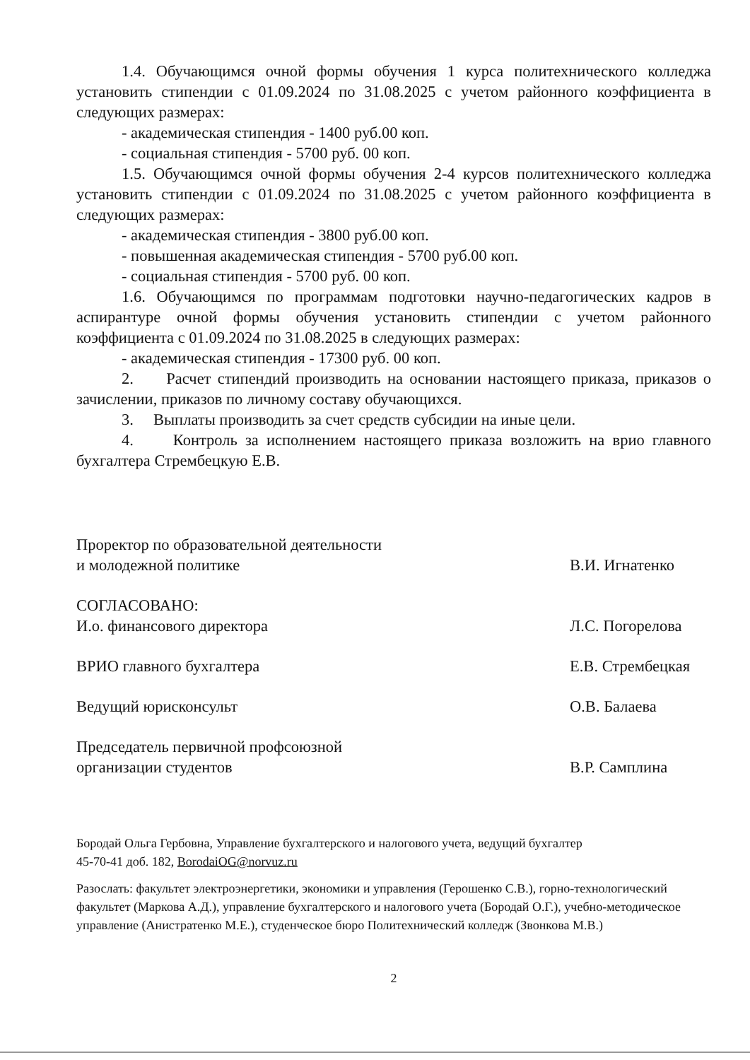1.4. Обучающимся очной формы обучения 1 курса политехнического колледжа установить стипендии с 01.09.2024 по 31.08.2025 с учетом районного коэффициента в следующих размерах:
- академическая стипендия - 1400 руб.00 коп.
- социальная стипендия - 5700 руб. 00 коп.
1.5. Обучающимся очной формы обучения 2-4 курсов политехнического колледжа установить стипендии с 01.09.2024 по 31.08.2025 с учетом районного коэффициента в следующих размерах:
- академическая стипендия - 3800 руб.00 коп.
- повышенная академическая стипендия - 5700 руб.00 коп.
- социальная стипендия - 5700 руб. 00 коп.
1.6. Обучающимся по программам подготовки научно-педагогических кадров в аспирантуре очной формы обучения установить стипендии с учетом районного коэффициента с 01.09.2024 по 31.08.2025 в следующих размерах:
- академическая стипендия - 17300 руб. 00 коп.
2. Расчет стипендий производить на основании настоящего приказа, приказов о зачислении, приказов по личному составу обучающихся.
3. Выплаты производить за счет средств субсидии на иные цели.
4. Контроль за исполнением настоящего приказа возложить на врио главного бухгалтера Стрембецкую Е.В.
Проректор по образовательной деятельности
и молодежной политике
В.И. Игнатенко
СОГЛАСОВАНО:
И.о. финансового директора
Л.С. Погорелова
ВРИО главного бухгалтера Е.В. Стрембецкая
Ведущий юрисконсульт О.В. Балаева
Председатель первичной профсоюзной
организации студентов
В.Р. Самплина
Бородай Ольга Гербовна, Управление бухгалтерского и налогового учета, ведущий бухгалтер
45-70-41 доб. 182, BorodaiOG@norvuz.ru
Разослать: факультет электроэнергетики, экономики и управления (Герошенко С.В.), горно-технологический факультет (Маркова А.Д.), управление бухгалтерского и налогового учета (Бородай О.Г.), учебно-методическое управление (Анистратенко М.Е.), студенческое бюро Политехнический колледж (Звонкова М.В.)
2